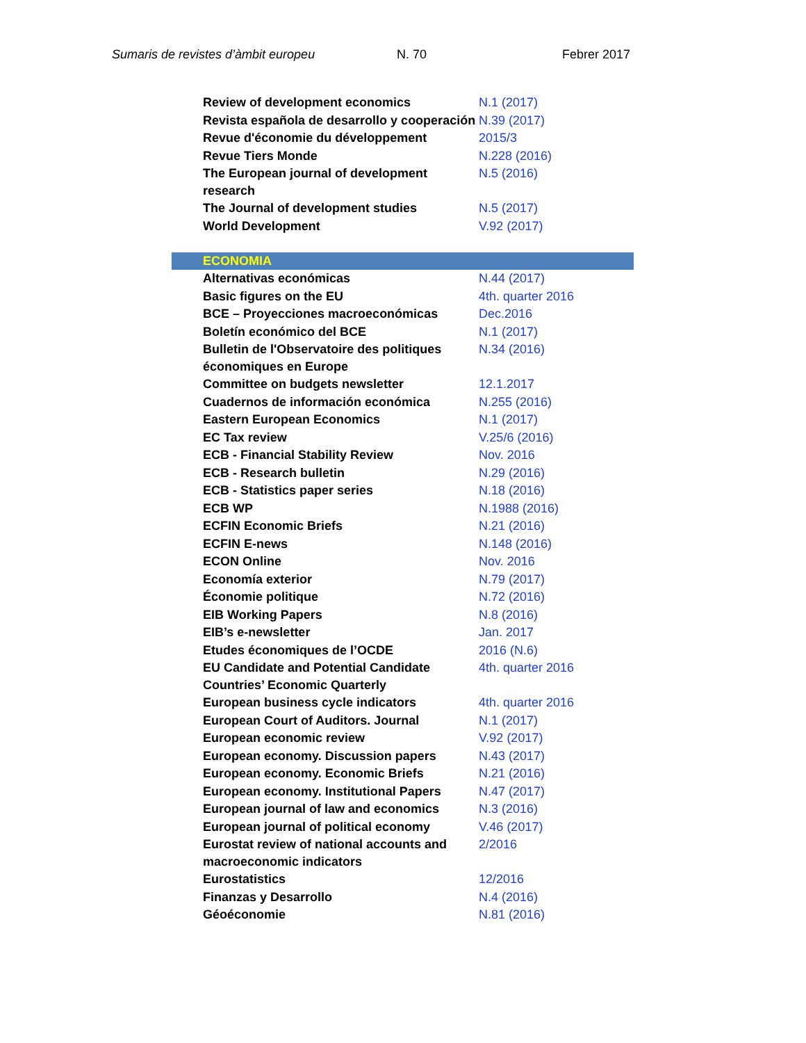Sumaris de revistes d’àmbit europeu N. 70 Febrer 2017
| Review of development economics | N.1 (2017) |
| Revista española de desarrollo y cooperación | N.39 (2017) |
| Revue d'économie du développement | 2015/3 |
| Revue Tiers Monde | N.228 (2016) |
| The European journal of development research | N.5 (2016) |
| The Journal of development studies | N.5 (2017) |
| World Development | V.92 (2017) |
| ECONOMIA | |
| Alternativas económicas | N.44 (2017) |
| Basic figures on the EU | 4th. quarter 2016 |
| BCE – Proyecciones macroeconómicas | Dec.2016 |
| Boletín económico del BCE | N.1 (2017) |
| Bulletin de l'Observatoire des politiques économiques en Europe | N.34 (2016) |
| Committee on budgets newsletter | 12.1.2017 |
| Cuadernos de información económica | N.255 (2016) |
| Eastern European Economics | N.1 (2017) |
| EC Tax review | V.25/6 (2016) |
| ECB - Financial Stability Review | Nov. 2016 |
| ECB - Research bulletin | N.29 (2016) |
| ECB - Statistics paper series | N.18 (2016) |
| ECB WP | N.1988 (2016) |
| ECFIN Economic Briefs | N.21 (2016) |
| ECFIN E-news | N.148 (2016) |
| ECON Online | Nov. 2016 |
| Economía exterior | N.79 (2017) |
| Économie politique | N.72 (2016) |
| EIB Working Papers | N.8 (2016) |
| EIB’s e-newsletter | Jan. 2017 |
| Etudes économiques de l’OCDE | 2016 (N.6) |
| EU Candidate and Potential Candidate Countries’ Economic Quarterly | 4th. quarter 2016 |
| European business cycle indicators | 4th. quarter 2016 |
| European Court of Auditors. Journal | N.1 (2017) |
| European economic review | V.92 (2017) |
| European economy. Discussion papers | N.43 (2017) |
| European economy. Economic Briefs | N.21 (2016) |
| European economy. Institutional Papers | N.47 (2017) |
| European journal of law and economics | N.3 (2016) |
| European journal of political economy | V.46 (2017) |
| Eurostat review of national accounts and macroeconomic indicators | 2/2016 |
| Eurostatistics | 12/2016 |
| Finanzas y Desarrollo | N.4 (2016) |
| Géoéconomie | N.81 (2016) |